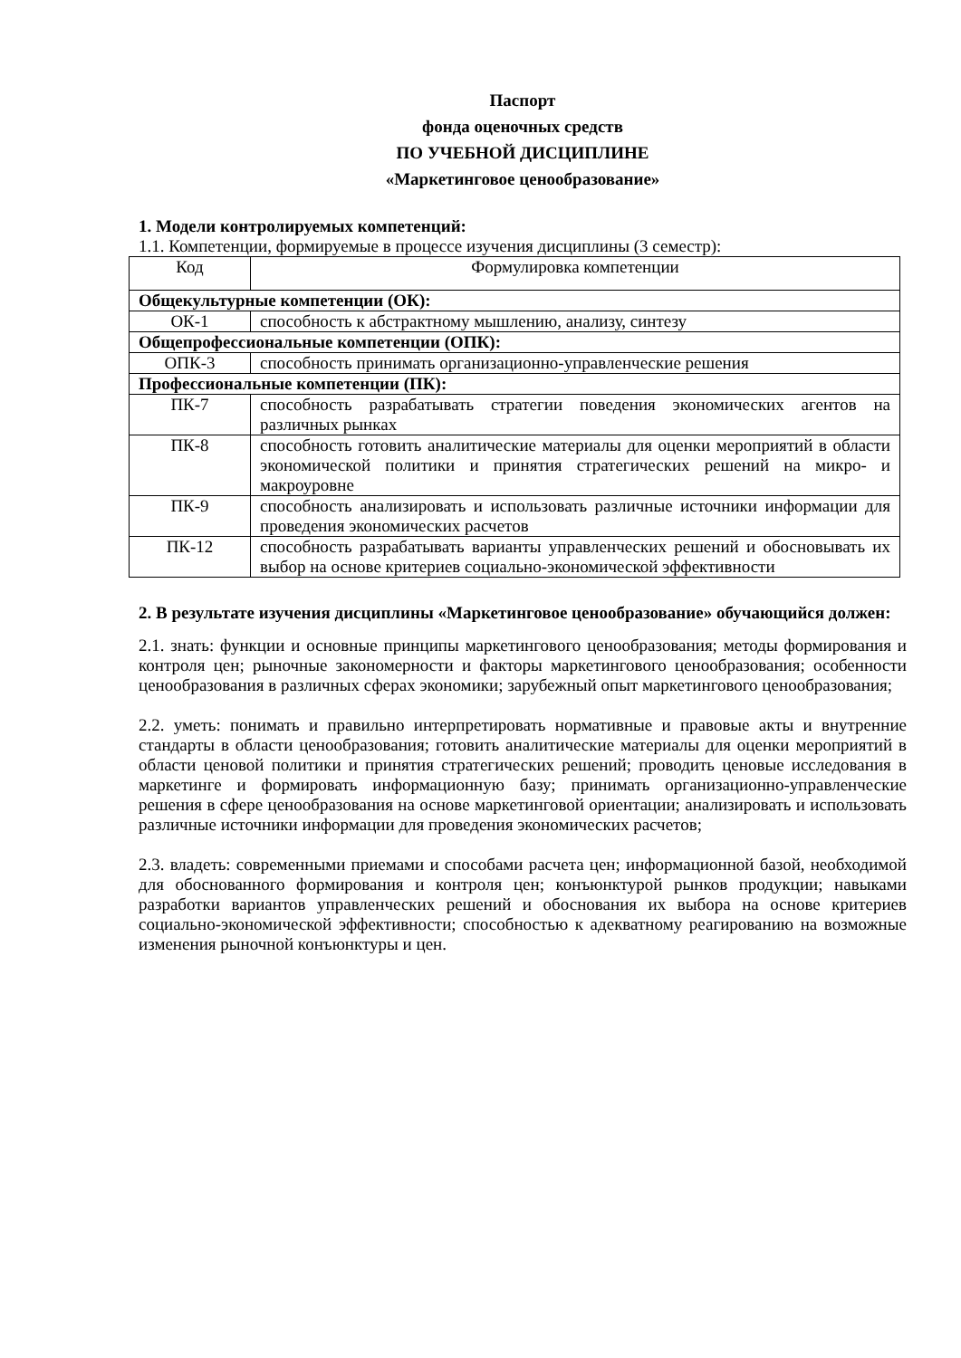Паспорт
фонда оценочных средств
ПО УЧЕБНОЙ ДИСЦИПЛИНЕ
«Маркетинговое ценообразование»
1. Модели контролируемых компетенций:
1.1. Компетенции, формируемые в процессе изучения дисциплины (3 семестр):
| Код | Формулировка компетенции |
| Общекультурные компетенции (ОК): | |
| ОК-1 | способность к абстрактному мышлению, анализу, синтезу |
| Общепрофессиональные компетенции (ОПК): | |
| ОПК-3 | способность принимать организационно-управленческие решения |
| Профессиональные компетенции (ПК): | |
| ПК-7 | способность разрабатывать стратегии поведения экономических агентов на различных рынках |
| ПК-8 | способность готовить аналитические материалы для оценки мероприятий в области экономической политики и принятия стратегических решений на микро- и макроуровне |
| ПК-9 | способность анализировать и использовать различные источники информации для проведения экономических расчетов |
| ПК-12 | способность разрабатывать варианты управленческих решений и обосновывать их выбор на основе критериев социально-экономической эффективности |
2. В результате изучения дисциплины «Маркетинговое ценообразование» обучающийся должен:
2.1. знать: функции и основные принципы маркетингового ценообразования; методы формирования и контроля цен; рыночные закономерности и факторы маркетингового ценообразования; особенности ценообразования в различных сферах экономики; зарубежный опыт маркетингового ценообразования;
2.2. уметь: понимать и правильно интерпретировать нормативные и правовые акты и внутренние стандарты в области ценообразования; готовить аналитические материалы для оценки мероприятий в области ценовой политики и принятия стратегических решений; проводить ценовые исследования в маркетинге и формировать информационную базу; принимать организационно-управленческие решения в сфере ценообразования на основе маркетинговой ориентации; анализировать и использовать различные источники информации для проведения экономических расчетов;
2.3. владеть: современными приемами и способами расчета цен; информационной базой, необходимой для обоснованного формирования и контроля цен; конъюнктурой рынков продукции; навыками разработки вариантов управленческих решений и обоснования их выбора на основе критериев социально-экономической эффективности; способностью к адекватному реагированию на возможные изменения рыночной конъюнктуры и цен.